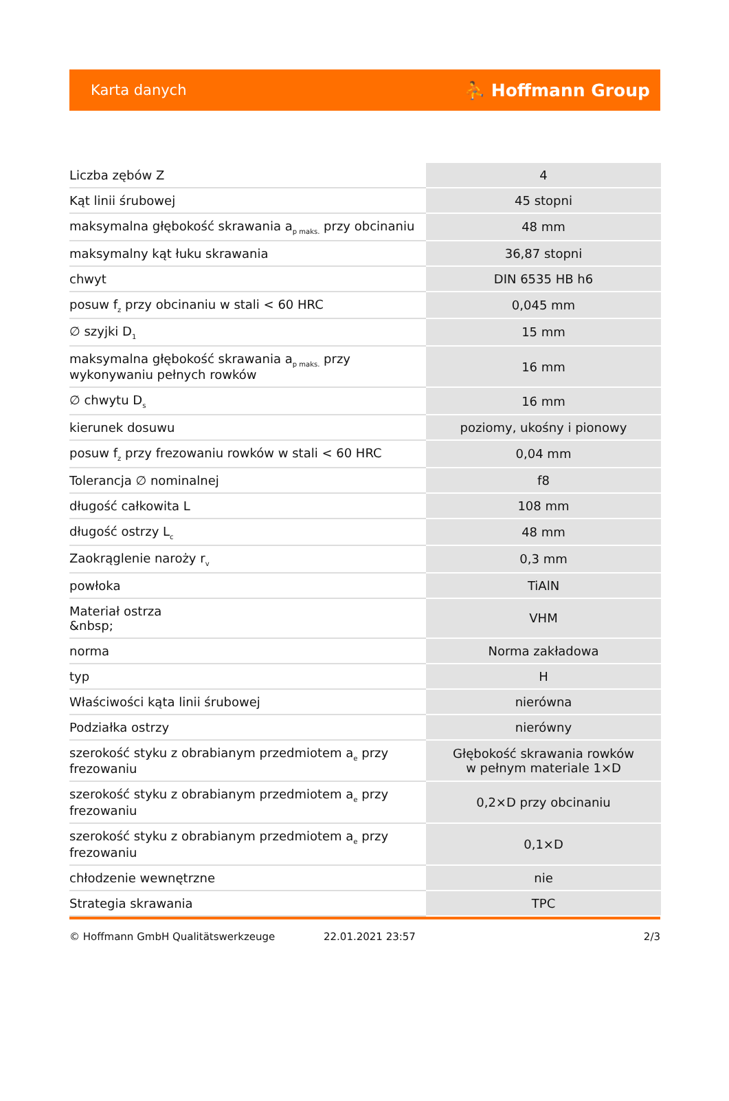Karta danych ⛹ Hoffmann Group
| Liczba zębów Z | 4 |
| Kąt linii śrubowej | 45 stopni |
| maksymalna głębokość skrawania a<sub>p maks.</sub> przy obcinaniu | 48 mm |
| maksymalny kąt łuku skrawania | 36,87 stopni |
| chwyt | DIN 6535 HB h6 |
| posuw f<sub>z</sub> przy obcinaniu w stali < 60 HRC | 0,045 mm |
| ∅ szyjki D<sub>1</sub> | 15 mm |
| maksymalna głębokość skrawania a<sub>p maks.</sub> przy wykonywaniu pełnych rowków | 16 mm |
| ∅ chwytu D<sub>s</sub> | 16 mm |
| kierunek dosuwu | poziomy, ukośny i pionowy |
| posuw f<sub>z</sub> przy frezowaniu rowków w stali < 60 HRC | 0,04 mm |
| Tolerancja ∅ nominalnej | f8 |
| długość całkowita L | 108 mm |
| długość ostrzy L<sub>c</sub> | 48 mm |
| Zaokrąglenie naroży r<sub>v</sub> | 0,3 mm |
| powłoka | TiAlN |
| Materiał ostrza &nbsp; | VHM |
| norma | Norma zakładowa |
| typ | H |
| Właściwości kąta linii śrubowej | nierówna |
| Podziałka ostrzy | nierówny |
| szerokość styku z obrabianym przedmiotem a<sub>e</sub> przy frezowaniu | Głębokość skrawania rowków w pełnym materiale 1×D |
| szerokość styku z obrabianym przedmiotem a<sub>e</sub> przy frezowaniu | 0,2×D przy obcinaniu |
| szerokość styku z obrabianym przedmiotem a<sub>e</sub> przy frezowaniu | 0,1×D |
| chłodzenie wewnętrzne | nie |
| Strategia skrawania | TPC |
© Hoffmann GmbH Qualitätswerkzeuge 22.01.2021 23:57 2/3